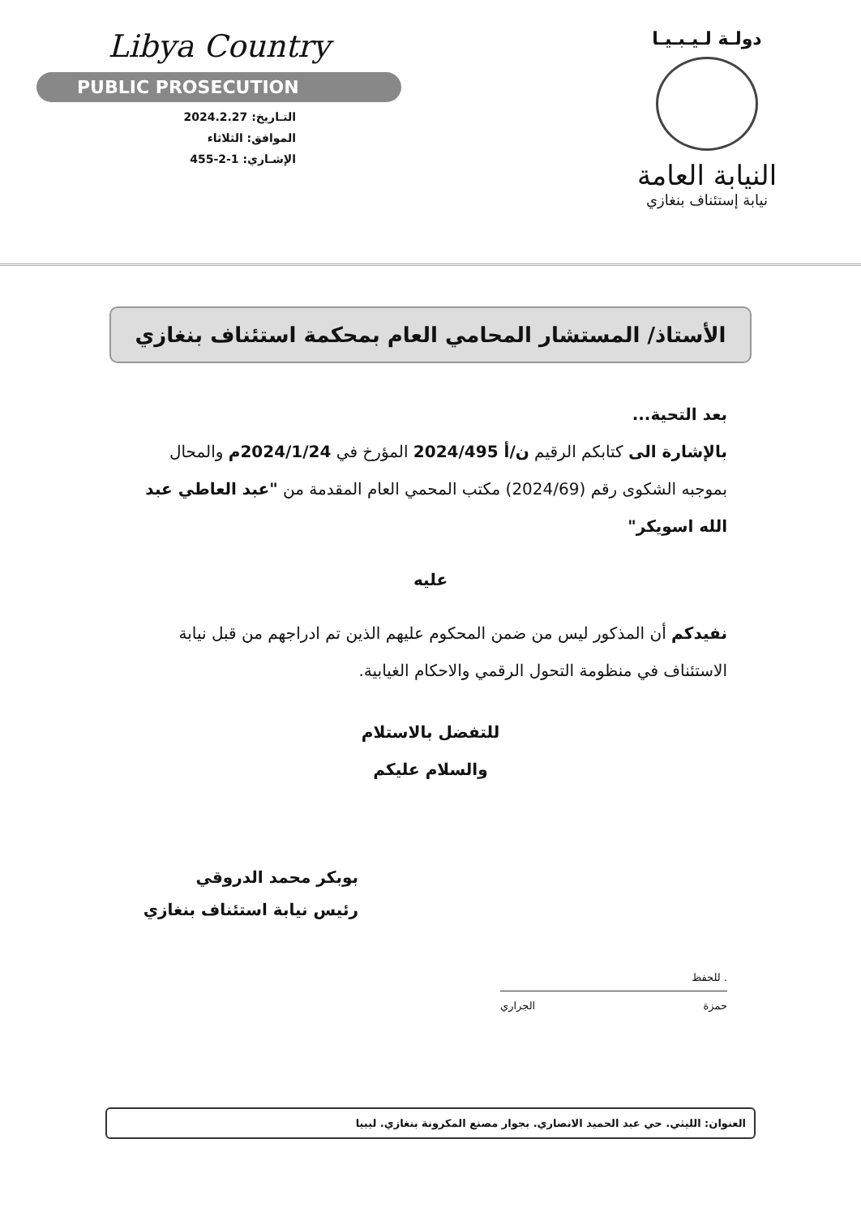دولـة لـيـبـيـا
النيابة العامة
نيابة إستئناف بنغازي
Libya Country
PUBLIC PROSECUTION
التـاريخ: 2024.2.27
الموافق: الثلاثاء
الإشـاري: 1-2-455
الأستاذ/ المستشار المحامي العام بمحكمة استئناف بنغازي
بعد التحية...
بالإشارة الى كتابكم الرقيم ن/أ 2024/495 المؤرخ في 2024/1/24م والمحال بموجبه الشكوى رقم (2024/69) مكتب المحمي العام المقدمة من "عبد العاطي عبد الله اسويكر"
عليه
نفيدكم أن المذكور ليس من ضمن المحكوم عليهم الذين تم ادراجهم من قبل نيابة الاستئناف في منظومة التحول الرقمي والاحكام الغيابية.
للتفضل بالاستلام
والسلام عليكم
بوبكر محمد الدروقي
رئيس نيابة استئناف بنغازي
حمزة الجراري
. للحفظ
العنوان: الليثي. حي عبد الحميد الانصاري. بجوار مصنع المكرونة بنغازي. ليبيا